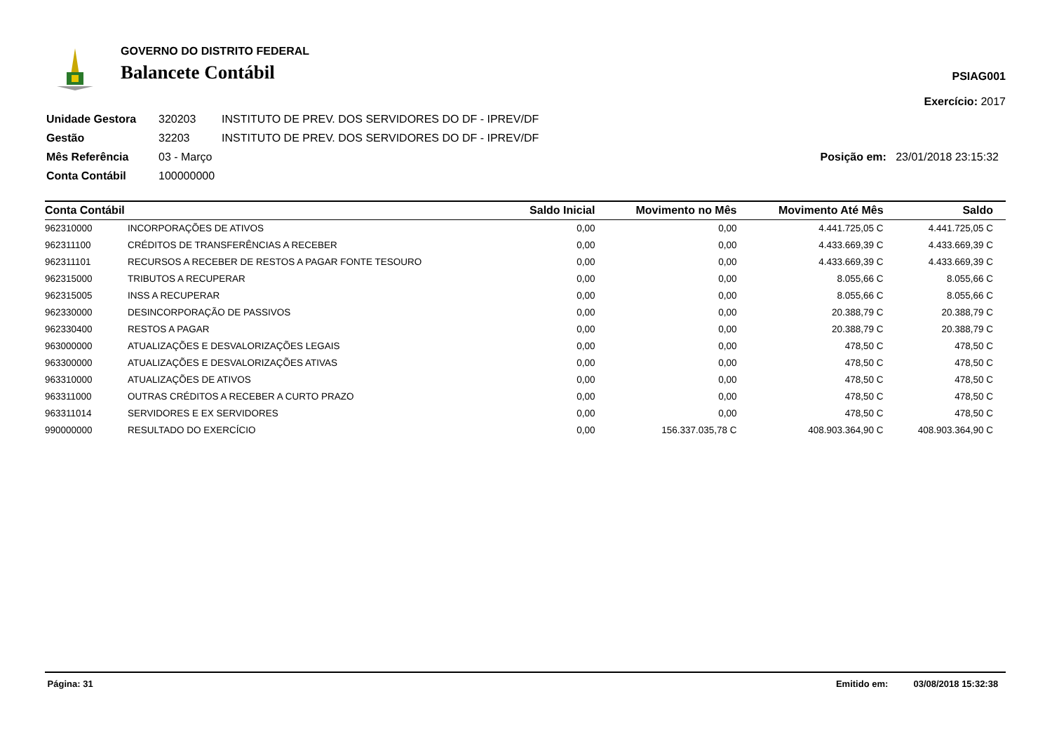GOVERNO DO DISTRITO FEDERAL
Balancete Contábil
PSIAG001
Exercício: 2017
| Unidade Gestora | 320203 | INSTITUTO DE PREV. DOS SERVIDORES DO DF - IPREV/DF | |
| Gestão | 32203 | INSTITUTO DE PREV. DOS SERVIDORES DO DF - IPREV/DF | |
| Mês Referência | 03 - Março | | Posição em: 23/01/2018 23:15:32 |
| Conta Contábil | 100000000 | | |
| Conta Contábil | | Saldo Inicial | Movimento no Mês | Movimento Até Mês | Saldo |
| --- | --- | --- | --- | --- | --- |
| 962310000 | INCORPORAÇÕES DE ATIVOS | 0,00 | 0,00 | 4.441.725,05 C | 4.441.725,05 C |
| 962311100 | CRÉDITOS DE TRANSFERÊNCIAS A RECEBER | 0,00 | 0,00 | 4.433.669,39 C | 4.433.669,39 C |
| 962311101 | RECURSOS A RECEBER DE RESTOS A PAGAR FONTE TESOURO | 0,00 | 0,00 | 4.433.669,39 C | 4.433.669,39 C |
| 962315000 | TRIBUTOS A RECUPERAR | 0,00 | 0,00 | 8.055,66 C | 8.055,66 C |
| 962315005 | INSS A RECUPERAR | 0,00 | 0,00 | 8.055,66 C | 8.055,66 C |
| 962330000 | DESINCORPORAÇÃO DE PASSIVOS | 0,00 | 0,00 | 20.388,79 C | 20.388,79 C |
| 962330400 | RESTOS A PAGAR | 0,00 | 0,00 | 20.388,79 C | 20.388,79 C |
| 963000000 | ATUALIZAÇÕES E DESVALORIZAÇÕES LEGAIS | 0,00 | 0,00 | 478,50 C | 478,50 C |
| 963300000 | ATUALIZAÇÕES E DESVALORIZAÇÕES ATIVAS | 0,00 | 0,00 | 478,50 C | 478,50 C |
| 963310000 | ATUALIZAÇÕES DE ATIVOS | 0,00 | 0,00 | 478,50 C | 478,50 C |
| 963311000 | OUTRAS CRÉDITOS A RECEBER A CURTO PRAZO | 0,00 | 0,00 | 478,50 C | 478,50 C |
| 963311014 | SERVIDORES E EX SERVIDORES | 0,00 | 0,00 | 478,50 C | 478,50 C |
| 990000000 | RESULTADO DO EXERCÍCIO | 0,00 | 156.337.035,78 C | 408.903.364,90 C | 408.903.364,90 C |
Página: 31 Emitido em: 03/08/2018 15:32:38